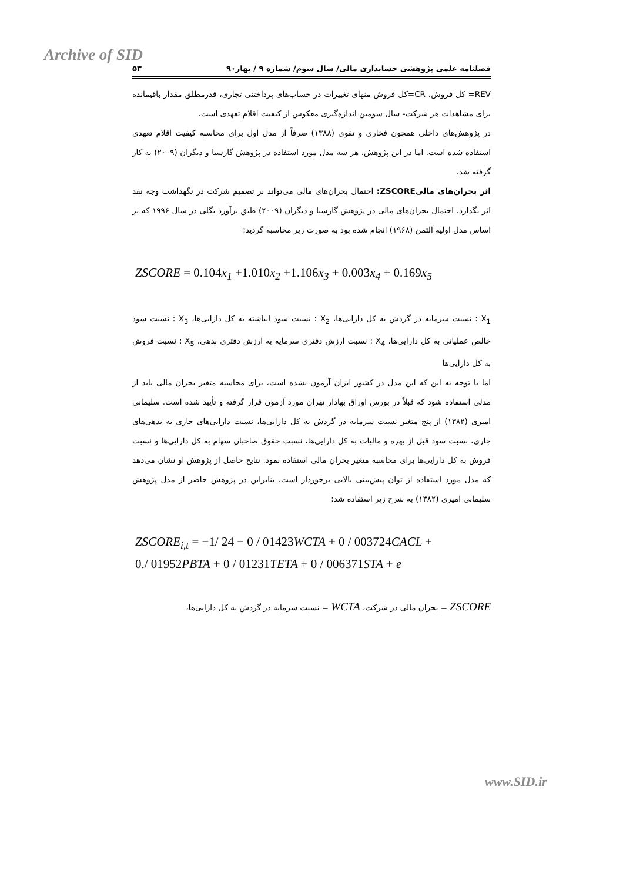Archive of SID
فصلنامه علمی پژوهشی حسابداری مالی/ سال سوم/ شماره ۹ / بهار۹۰ ۵۳
REV= کل فروش، CR=کل فروش منهای تغییرات در حساب‌های پرداختنی تجاری، قدرمطلق مقدار باقیمانده برای مشاهدات هر شرکت- سال سومین اندازه‌گیری معکوس از کیفیت اقلام تعهدی است.
در پژوهش‌های داخلی همچون فخاری و تقوی (۱۳۸۸) صرفاً از مدل اول برای محاسبه کیفیت اقلام تعهدی استفاده شده است. اما در این پژوهش، هر سه مدل مورد استفاده در پژوهش گارسیا و دیگران (۲۰۰۹) به کار گرفته شد.
اثر بحران‌های مالیZSCORE: احتمال بحران‌های مالی می‌تواند بر تصمیم شرکت در نگهداشت وجه نقد اثر بگذارد. احتمال بحران‌های مالی در پژوهش گارسیا و دیگران (۲۰۰۹) طبق برآورد بگلی در سال ۱۹۹۶ که بر اساس مدل اولیه آلتمن (۱۹۶۸) انجام شده بود به صورت زیر محاسبه گردید:
ZSCORE = 0.104x<sub>1</sub> +1.010x<sub>2</sub> +1.106x<sub>3</sub> + 0.003x<sub>4</sub> + 0.169x<sub>5</sub>
X<sub>1</sub> : نسبت سرمایه در گردش به کل دارایی‌ها، X<sub>2</sub> : نسبت سود انباشته به کل دارایی‌ها، X<sub>3</sub> : نسبت سود خالص عملیاتی به کل دارایی‌ها، X<sub>4</sub> : نسبت ارزش دفتری سرمایه به ارزش دفتری بدهی، X<sub>5</sub> : نسبت فروش به کل دارایی‌ها
اما با توجه به این که این مدل در کشور ایران آزمون نشده است، برای محاسبه متغیر بحران مالی باید از مدلی استفاده شود که قبلاً در بورس اوراق بهادار تهران مورد آزمون قرار گرفته و تأیید شده است. سلیمانی امیری (۱۳۸۲) از پنج متغیر نسبت سرمایه در گردش به کل دارایی‌ها، نسبت دارایی‌های جاری به بدهی‌های جاری، نسبت سود قبل از بهره و مالیات به کل دارایی‌ها، نسبت حقوق صاحبان سهام به کل دارایی‌ها و نسبت فروش به کل دارایی‌ها برای محاسبه متغیر بحران مالی استفاده نمود. نتایج حاصل از پژوهش او نشان می‌دهد که مدل مورد استفاده از توان پیش‌بینی بالایی برخوردار است. بنابراین در پژوهش حاضر از مدل پژوهش سلیمانی امیری (۱۳۸۲) به شرح زیر استفاده شد:
ZSCORE<sub>i,t</sub> = −1/ 24 − 0 / 01423 WCTA + 0 / 003724 CACL +
0./ 01952 PBTA + 0 / 01231 TETA + 0 / 006371 STA + e
ZSCORE = بحران مالی در شرکت، WCTA = نسبت سرمایه در گردش به کل دارایی‌ها،
www.SID.ir